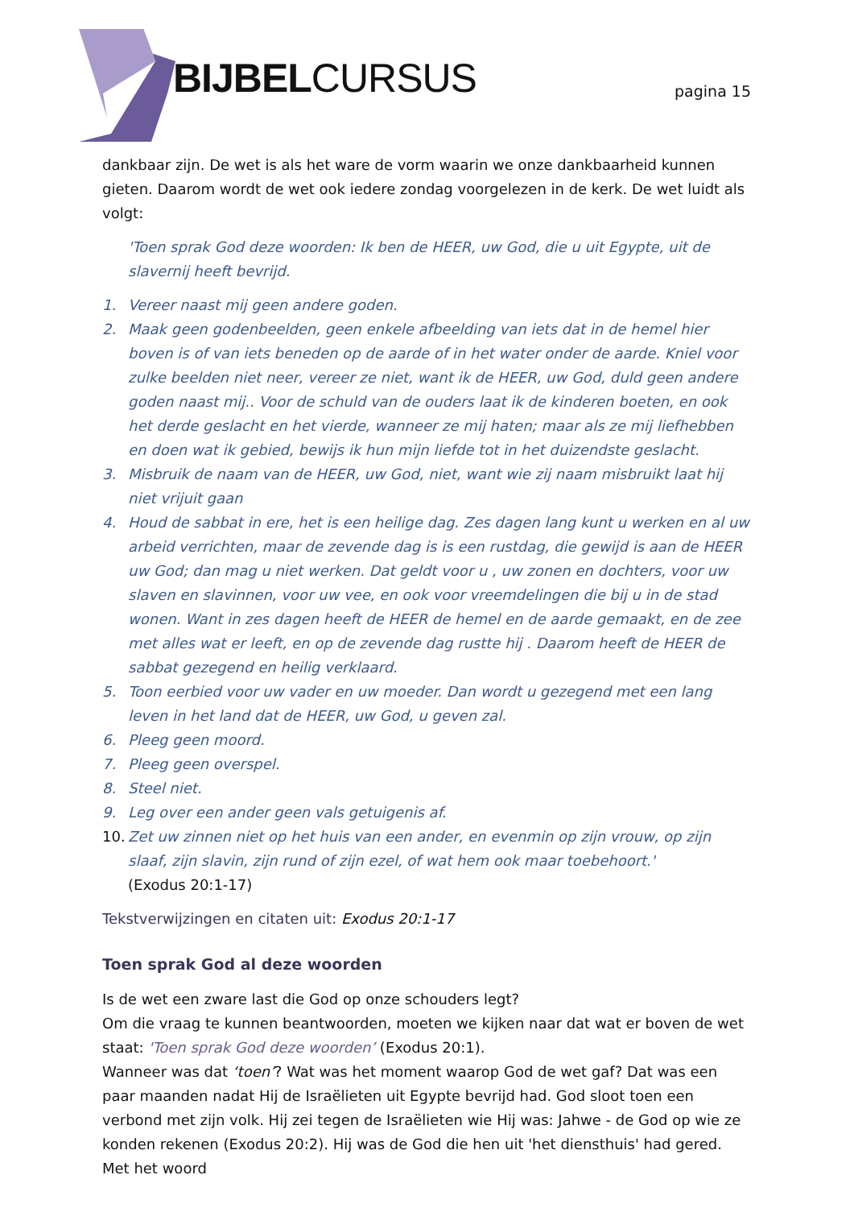BIJBELCURSUS pagina 15
dankbaar zijn. De wet is als het ware de vorm waarin we onze dankbaarheid kunnen gieten. Daarom wordt de wet ook iedere zondag voorgelezen in de kerk. De wet luidt als volgt:
'Toen sprak God deze woorden: Ik ben de HEER, uw God, die u uit Egypte, uit de slavernij heeft bevrijd.
1. Vereer naast mij geen andere goden.
2. Maak geen godenbeelden, geen enkele afbeelding van iets dat in de hemel hier boven is of van iets beneden op de aarde of in het water onder de aarde. Kniel voor zulke beelden niet neer, vereer ze niet, want ik de HEER, uw God, duld geen andere goden naast mij.. Voor de schuld van de ouders laat ik de kinderen boeten, en ook het derde geslacht en het vierde, wanneer ze mij haten; maar als ze mij liefhebben en doen wat ik gebied, bewijs ik hun mijn liefde tot in het duizendste geslacht.
3. Misbruik de naam van de HEER, uw God, niet, want wie zij naam misbruikt laat hij niet vrijuit gaan
4. Houd de sabbat in ere, het is een heilige dag. Zes dagen lang kunt u werken en al uw arbeid verrichten, maar de zevende dag is is een rustdag, die gewijd is aan de HEER uw God; dan mag u niet werken. Dat geldt voor u , uw zonen en dochters, voor uw slaven en slavinnen, voor uw vee, en ook voor vreemdelingen die bij u in de stad wonen. Want in zes dagen heeft de HEER de hemel en de aarde gemaakt, en de zee met alles wat er leeft, en op de zevende dag rustte hij . Daarom heeft de HEER de sabbat gezegend en heilig verklaard.
5. Toon eerbied voor uw vader en uw moeder. Dan wordt u gezegend met een lang leven in het land dat de HEER, uw God, u geven zal.
6. Pleeg geen moord.
7. Pleeg geen overspel.
8. Steel niet.
9. Leg over een ander geen vals getuigenis af.
10. Zet uw zinnen niet op het huis van een ander, en evenmin op zijn vrouw, op zijn slaaf, zijn slavin, zijn rund of zijn ezel, of wat hem ook maar toebehoort.'
(Exodus 20:1-17)
Tekstverwijzingen en citaten uit: Exodus 20:1-17
Toen sprak God al deze woorden
Is de wet een zware last die God op onze schouders legt?
Om die vraag te kunnen beantwoorden, moeten we kijken naar dat wat er boven de wet staat: 'Toen sprak God deze woorden’ (Exodus 20:1).
Wanneer was dat ‘toen’? Wat was het moment waarop God de wet gaf? Dat was een paar maanden nadat Hij de Israëlieten uit Egypte bevrijd had. God sloot toen een verbond met zijn volk. Hij zei tegen de Israëlieten wie Hij was: Jahwe - de God op wie ze konden rekenen (Exodus 20:2). Hij was de God die hen uit 'het diensthuis' had gered. Met het woord